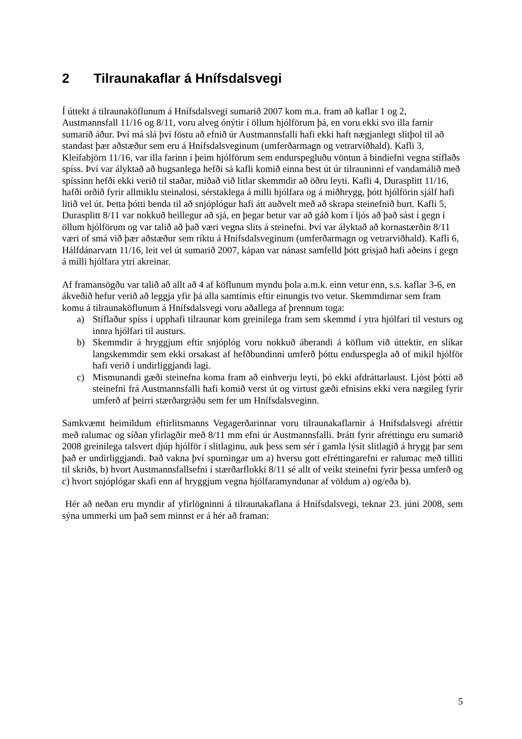2 Tilraunakaflar á Hnífsdalsvegi
Í úttekt á tilraunaköflunum á Hnífsdalsvegi sumarið 2007 kom m.a. fram að kaflar 1 og 2, Austmannsfall 11/16 og 8/11, voru alveg ónýtir í öllum hjólförum þá, en voru ekki svo illa farnir sumarið áður. Því má slá því föstu að efnið úr Austmannsfalli hafi ekki haft nægjanlegt slitþol til að standast þær aðstæður sem eru á Hnífsdalsveginum (umferðarmagn og vetrarviðhald). Kafli 3, Kleifabjörn 11/16, var illa farinn í þeim hjólförum sem endurspegluðu vöntun á bindiefni vegna stíflaðs spíss. Því var ályktað að hugsanlega hefði sá kafli komið einna best út úr tilrauninni ef vandamálið með spíssinn hefði ekki verið til staðar, miðað við litlar skemmdir að öðru leyti. Kafli 4, Durasplitt 11/16, hafði orðið fyrir allmiklu steinalosi, sérstaklega á milli hjólfara og á miðhrygg, þótt hjólförin sjálf hafi litið vel út. Þetta þótti benda til að snjóplógur hafi átt auðvelt með að skrapa steinefnið burt. Kafli 5, Durasplitt 8/11 var nokkuð heillegur að sjá, en þegar betur var að gáð kom í ljós að það sást í gegn í öllum hjólförum og var talið að það væri vegna slits á steinefni. Því var ályktað að kornastærðin 8/11 væri of smá við þær aðstæður sem ríktu á Hnífsdalsveginum (umferðarmagn og vetrarviðhald). Kafli 6, Hálfdánarvatn 11/16, leit vel út sumarið 2007, kápan var nánast samfelld þótt grisjað hafi aðeins í gegn á milli hjólfara ytri akreinar.
Af framansögðu var talið að allt að 4 af köflunum myndu þola a.m.k. einn vetur enn, s.s. kaflar 3-6, en ákveðið hefur verið að leggja yfir þá alla samtímis eftir einungis tvo vetur. Skemmdirnar sem fram komu á tilraunaköflunum á Hnífsdalsvegi voru aðallega af þrennum toga:
a) Stíflaður spíss í upphafi tilraunar kom greinilega fram sem skemmd í ytra hjólfari til vesturs og innra hjólfari til austurs.
b) Skemmdir á hryggjum eftir snjóplóg voru nokkuð áberandi á köflum við úttektir, en slíkar langskemmdir sem ekki orsakast af hefðbundinni umferð þóttu endurspegla að of mikil hjólför hafi verið í undirliggjandi lagi.
c) Mismunandi gæði steinefna koma fram að einhverju leyti, þó ekki afdráttarlaust. Ljóst þótti að steinefni frá Austmannsfalli hafi komið verst út og virtust gæði efnisins ekki vera nægileg fyrir umferð af þeirri stærðargráðu sem fer um Hnífsdalsveginn.
Samkvæmt heimildum eftirlitsmanns Vegagerðarinnar voru tilraunakaflarnir á Hnífsdalsvegi afréttir með ralumac og síðan yfirlagðir með 8/11 mm efni úr Austmannsfalli. Þrátt fyrir afréttingu eru sumarið 2008 greinilega talsvert djúp hjólför í slitlaginu, auk þess sem sér í gamla lýsit slitlagið á hrygg þar sem það er undirliggjandi. Það vakna því spurningar um a) hversu gott efréttingarefni er ralumac með tilliti til skriðs, b) hvort Austmannsfallsefni í stærðarflokki 8/11 sé allt of veikt steinefni fyrir þessa umferð og c) hvort snjóplógar skafi enn af hryggjum vegna hjólfaramyndunar af völdum a) og/eða b).
Hér að neðan eru myndir af yfirlögninni á tilraunakaflana á Hnífsdalsvegi, teknar 23. júní 2008, sem sýna ummerki um það sem minnst er á hér að framan:
5